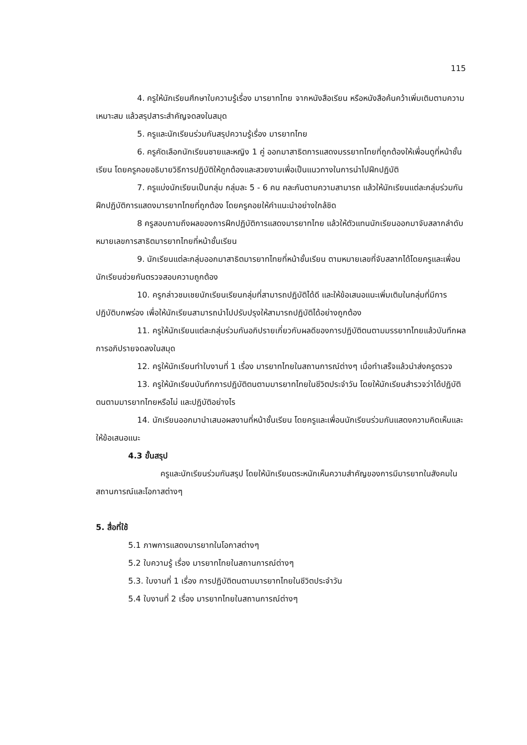115
4. ครูให้นักเรียนศึกษาใบความรู้เรื่อง มารยาทไทย จากหนังสือเรียน หรือหนังสือค้นคว้าเพิ่มเติมตามความเหมาะสม แล้วสรุปสาระสำคัญจดลงในสมุด
5. ครูและนักเรียนร่วมกันสรุปความรู้เรื่อง มารยาทไทย
6. ครูคัดเลือกนักเรียนชายและหญิง 1 คู่ ออกมาสาธิตการแสดงมรรยาทไทยที่ถูกต้องให้เพื่อนดูที่หน้าชั้นเรียน โดยครูคอยอธิบายวิธีการปฏิบัติให้ถูกต้องและสวยงามเพื่อเป็นแนวทางในการนำไปฝึกปฏิบัติ
7. ครูแบ่งนักเรียนเป็นกลุ่ม กลุ่มละ 5 - 6 คน คละกันตามความสามารถ แล้วให้นักเรียนแต่ละกลุ่มร่วมกันฝึกปฏิบัติการแสดงมารยาทไทยที่ถูกต้อง โดยครูคอยให้คำแนะนำอย่างใกล้ชิด
8 ครูสอบถามถึงผลของการฝึกปฏิบัติการแสดงมารยาทไทย แล้วให้ตัวแทนนักเรียนออกมาจับสลากลำดับหมายเลขการสาธิตมารยาทไทยที่หน้าชั้นเรียน
9. นักเรียนแต่ละกลุ่มออกมาสาธิตมารยาทไทยที่หน้าชั้นเรียน ตามหมายเลขที่จับสลากได้โดยครูและเพื่อนนักเรียนช่วยกันตรวจสอบความถูกต้อง
10. ครูกล่าวชมเชยนักเรียนเรียนกลุ่มที่สามารถปฏิบัติได้ดี และให้ข้อเสนอแนะเพิ่มเติมในกลุ่มที่มีการปฏิบัติบกพร่อง เพื่อให้นักเรียนสามารถนำไปปรับปรุงให้สามารถปฏิบัติได้อย่างถูกต้อง
11. ครูให้นักเรียนแต่ละกลุ่มร่วมกันอภิปรายเกี่ยวกับผลดีของการปฏิบัติตนตามมรรยาทไทยแล้วบันทึกผลการอภิปรายจดลงในสมุด
12. ครูให้นักเรียนทำใบงานที่ 1 เรื่อง มารยาทไทยในสถานการณ์ต่างๆ เมื่อทำเสร็จแล้วนำส่งครูตรวจ
13. ครูให้นักเรียนบันทึกการปฏิบัติตนตามมารยาทไทยในชีวิตประจำวัน โดยให้นักเรียนสำรวจว่าได้ปฏิบัติตนตามมารยาทไทยหรือไม่ และปฏิบัติอย่างไร
14. นักเรียนออกมานำเสนอผลงานที่หน้าชั้นเรียน โดยครูและเพื่อนนักเรียนร่วมกันแสดงความคิดเห็นและให้ข้อเสนอแนะ
4.3 ขั้นสรุป
ครูและนักเรียนร่วมกันสรุป โดยให้นักเรียนตระหนักเห็นความสำคัญของการมีมารยาทในสังคมในสถานการณ์และโอกาสต่างๆ
5. สื่อที่ใช้
5.1 ภาพการแสดงมารยาทในโอกาสต่างๆ
5.2 ใบความรู้ เรื่อง มารยาทไทยในสถานการณ์ต่างๆ
5.3. ใบงานที่ 1 เรื่อง การปฏิบัติตนตามมารยาทไทยในชีวิตประจำวัน
5.4 ใบงานที่ 2 เรื่อง มารยาทไทยในสถานการณ์ต่างๆ